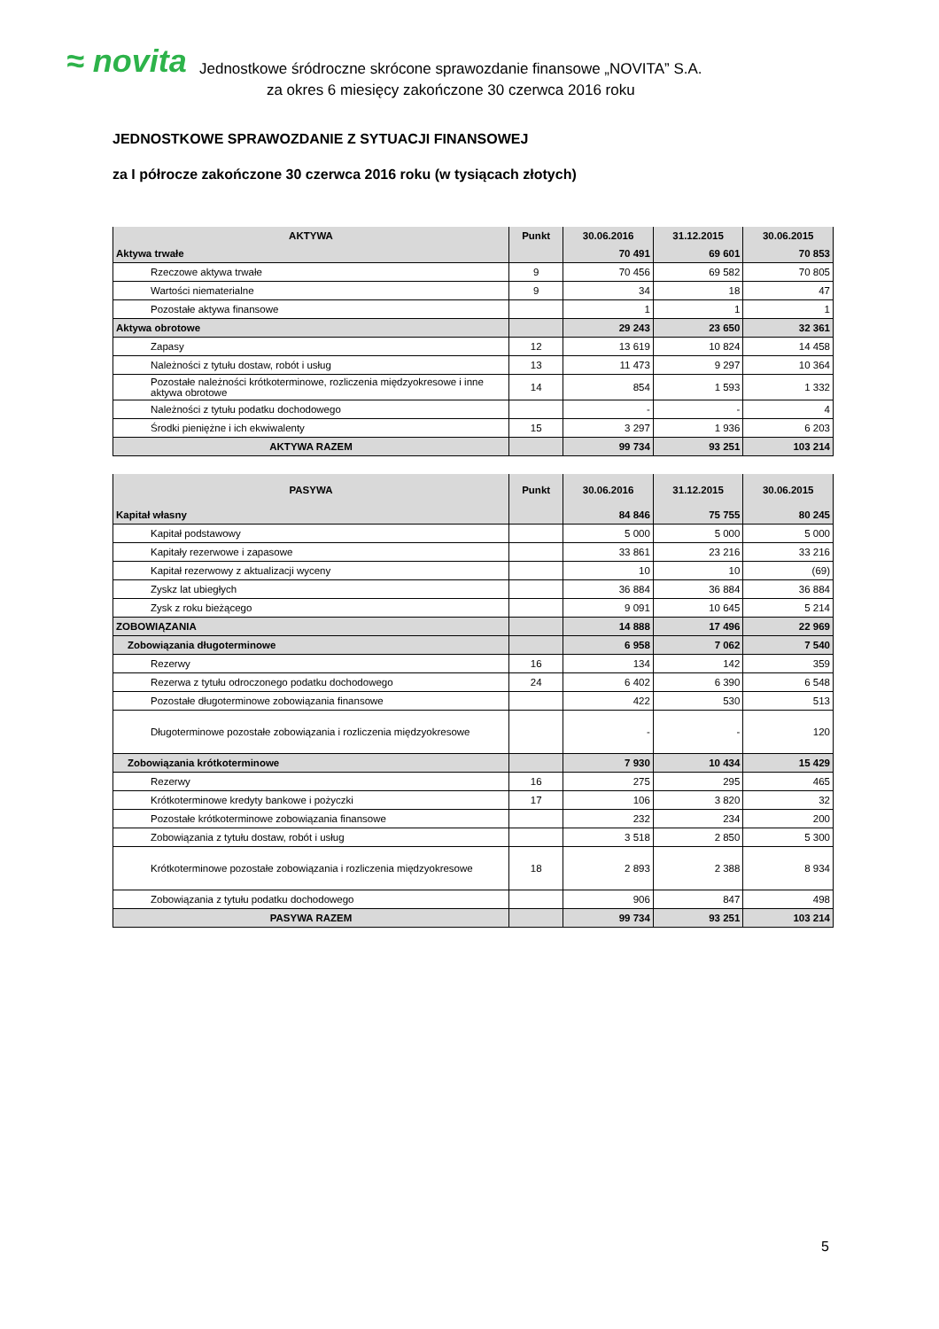≈ novita
Jednostkowe śródroczne skrócone sprawozdanie finansowe „NOVITA” S.A.
za okres 6 miesięcy zakończone 30 czerwca 2016 roku
JEDNOSTKOWE SPRAWOZDANIE Z SYTUACJI FINANSOWEJ
za I półrocze zakończone 30 czerwca 2016 roku (w tysiącach złotych)
| AKTYWA | Punkt | 30.06.2016 | 31.12.2015 | 30.06.2015 |
| --- | --- | --- | --- | --- |
| Aktywa trwałe | | 70 491 | 69 601 | 70 853 |
| Rzeczowe aktywa trwałe | 9 | 70 456 | 69 582 | 70 805 |
| Wartości niematerialne | 9 | 34 | 18 | 47 |
| Pozostałe aktywa finansowe | | 1 | 1 | 1 |
| Aktywa obrotowe | | 29 243 | 23 650 | 32 361 |
| Zapasy | 12 | 13 619 | 10 824 | 14 458 |
| Należności z tytułu dostaw, robót i usług | 13 | 11 473 | 9 297 | 10 364 |
| Pozostałe należności krótkoterminowe, rozliczenia międzyokresowe i inne aktywa obrotowe | 14 | 854 | 1 593 | 1 332 |
| Należności z tytułu podatku dochodowego | | - | - | 4 |
| Środki pieniężne i ich ekwiwalenty | 15 | 3 297 | 1 936 | 6 203 |
| AKTYWA RAZEM | | 99 734 | 93 251 | 103 214 |
| PASYWA | Punkt | 30.06.2016 | 31.12.2015 | 30.06.2015 |
| --- | --- | --- | --- | --- |
| Kapitał własny | | 84 846 | 75 755 | 80 245 |
| Kapitał podstawowy | | 5 000 | 5 000 | 5 000 |
| Kapitały rezerwowe i zapasowe | | 33 861 | 23 216 | 33 216 |
| Kapitał rezerwowy z aktualizacji wyceny | | 10 | 10 | (69) |
| Zyskz lat ubiegłych | | 36 884 | 36 884 | 36 884 |
| Zysk z roku bieżącego | | 9 091 | 10 645 | 5 214 |
| ZOBOWIĄZANIA | | 14 888 | 17 496 | 22 969 |
| Zobowiązania długoterminowe | | 6 958 | 7 062 | 7 540 |
| Rezerwy | 16 | 134 | 142 | 359 |
| Rezerwa z tytułu odroczonego podatku dochodowego | 24 | 6 402 | 6 390 | 6 548 |
| Pozostałe długoterminowe zobowiązania finansowe | | 422 | 530 | 513 |
| Długoterminowe pozostałe zobowiązania i rozliczenia międzyokresowe | | - | - | 120 |
| Zobowiązania krótkoterminowe | | 7 930 | 10 434 | 15 429 |
| Rezerwy | 16 | 275 | 295 | 465 |
| Krótkoterminowe kredyty bankowe i pożyczki | 17 | 106 | 3 820 | 32 |
| Pozostałe krótkoterminowe zobowiązania finansowe | | 232 | 234 | 200 |
| Zobowiązania z tytułu dostaw, robót i usług | | 3 518 | 2 850 | 5 300 |
| Krótkoterminowe pozostałe zobowiązania i rozliczenia międzyokresowe | 18 | 2 893 | 2 388 | 8 934 |
| Zobowiązania z tytułu podatku dochodowego | | 906 | 847 | 498 |
| PASYWA RAZEM | | 99 734 | 93 251 | 103 214 |
5